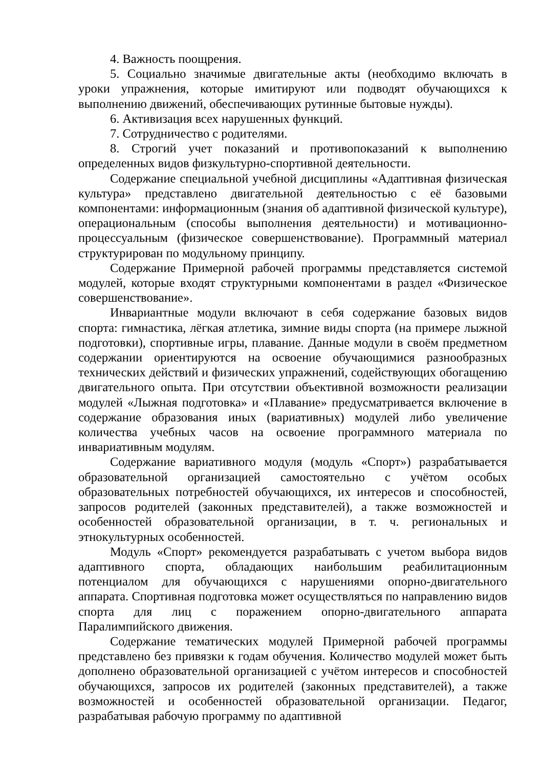4. Важность поощрения.
5. Социально значимые двигательные акты (необходимо включать в уроки упражнения, которые имитируют или подводят обучающихся к выполнению движений, обеспечивающих рутинные бытовые нужды).
6. Активизация всех нарушенных функций.
7. Сотрудничество с родителями.
8. Строгий учет показаний и противопоказаний к выполнению определенных видов физкультурно-спортивной деятельности.
Содержание специальной учебной дисциплины «Адаптивная физическая культура» представлено двигательной деятельностью с её базовыми компонентами: информационным (знания об адаптивной физической культуре), операциональным (способы выполнения деятельности) и мотивационно-процессуальным (физическое совершенствование). Программный материал структурирован по модульному принципу.
Содержание Примерной рабочей программы представляется системой модулей, которые входят структурными компонентами в раздел «Физическое совершенствование».
Инвариантные модули включают в себя содержание базовых видов спорта: гимнастика, лёгкая атлетика, зимние виды спорта (на примере лыжной подготовки), спортивные игры, плавание. Данные модули в своём предметном содержании ориентируются на освоение обучающимися разнообразных технических действий и физических упражнений, содействующих обогащению двигательного опыта. При отсутствии объективной возможности реализации модулей «Лыжная подготовка» и «Плавание» предусматривается включение в содержание образования иных (вариативных) модулей либо увеличение количества учебных часов на освоение программного материала по инвариативным модулям.
Содержание вариативного модуля (модуль «Спорт») разрабатывается образовательной организацией самостоятельно с учётом особых образовательных потребностей обучающихся, их интересов и способностей, запросов родителей (законных представителей), а также возможностей и особенностей образовательной организации, в т. ч. региональных и этнокультурных особенностей.
Модуль «Спорт» рекомендуется разрабатывать с учетом выбора видов адаптивного спорта, обладающих наибольшим реабилитационным потенциалом для обучающихся с нарушениями опорно-двигательного аппарата. Спортивная подготовка может осуществляться по направлению видов спорта для лиц с поражением опорно-двигательного аппарата Паралимпийского движения.
Содержание тематических модулей Примерной рабочей программы представлено без привязки к годам обучения. Количество модулей может быть дополнено образовательной организацией с учётом интересов и способностей обучающихся, запросов их родителей (законных представителей), а также возможностей и особенностей образовательной организации. Педагог, разрабатывая рабочую программу по адаптивной